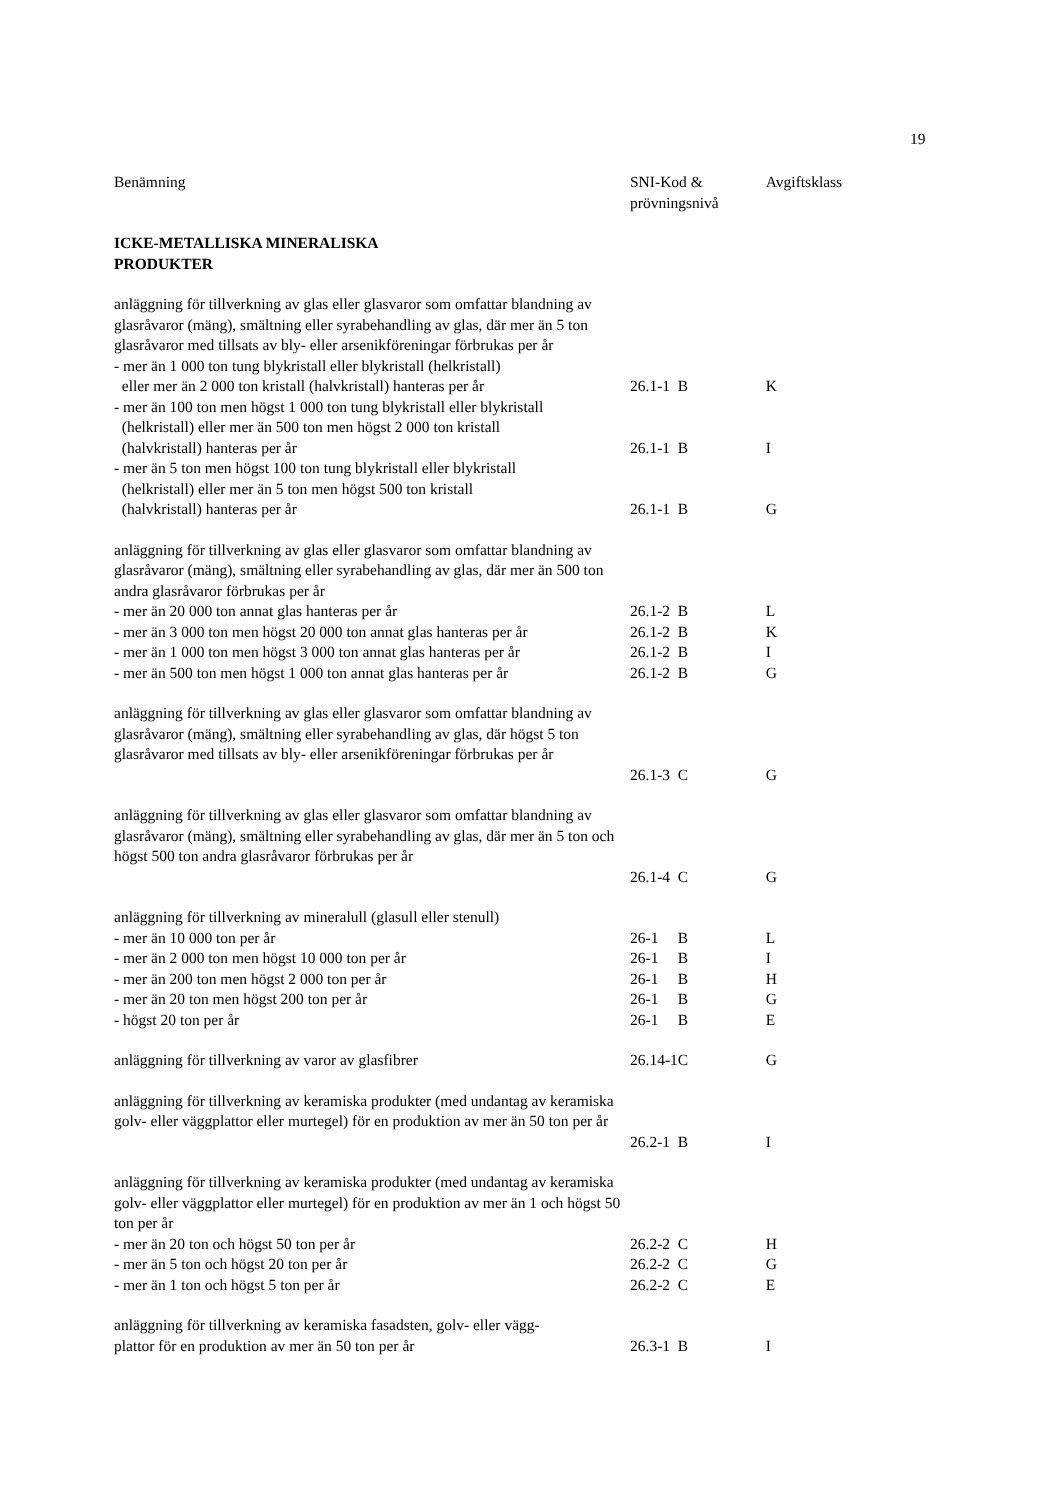19
| Benämning | SNI-Kod & prövningsnivå | | Avgiftsklass |
| --- | --- | --- | --- |
| ICKE-METALLISKA MINERALISKA PRODUKTER | | | |
| anläggning för tillverkning av glas eller glasvaror som omfattar blandning av glasråvaror (mäng), smältning eller syrabehandling av glas, där mer än 5 ton glasråvaror med tillsats av bly- eller arsenikföreningar förbrukas per år | | | |
| - mer än 1 000 ton tung blykristall eller blykristall (helkristall) eller mer än 2 000 ton kristall (halvkristall) hanteras per år | 26.1-1 | B | K |
| - mer än 100 ton men högst 1 000 ton tung blykristall eller blykristall (helkristall) eller mer än 500 ton men högst 2 000 ton kristall (halvkristall) hanteras per år | 26.1-1 | B | I |
| - mer än 5 ton men högst 100 ton tung blykristall eller blykristall (helkristall) eller mer än 5 ton men högst 500 ton kristall (halvkristall) hanteras per år | 26.1-1 | B | G |
| anläggning för tillverkning av glas eller glasvaror som omfattar blandning av glasråvaror (mäng), smältning eller syrabehandling av glas, där mer än 500 ton andra glasråvaror förbrukas per år | | | |
| - mer än 20 000 ton annat glas hanteras per år | 26.1-2 | B | L |
| - mer än 3 000 ton men högst 20 000 ton annat glas hanteras per år | 26.1-2 | B | K |
| - mer än 1 000 ton men högst 3 000 ton annat glas hanteras per år | 26.1-2 | B | I |
| - mer än 500 ton men högst 1 000 ton annat glas hanteras per år | 26.1-2 | B | G |
| anläggning för tillverkning av glas eller glasvaror som omfattar blandning av glasråvaror (mäng), smältning eller syrabehandling av glas, där högst 5 ton glasråvaror med tillsats av bly- eller arsenikföreningar förbrukas per år | 26.1-3 | C | G |
| anläggning för tillverkning av glas eller glasvaror som omfattar blandning av glasråvaror (mäng), smältning eller syrabehandling av glas, där mer än 5 ton och högst 500 ton andra glasråvaror förbrukas per år | 26.1-4 | C | G |
| anläggning för tillverkning av mineralull (glasull eller stenull) | | | |
| - mer än 10 000 ton per år | 26-1 | B | L |
| - mer än 2 000 ton men högst 10 000 ton per år | 26-1 | B | I |
| - mer än 200 ton men högst 2 000 ton per år | 26-1 | B | H |
| - mer än 20 ton men högst 200 ton per år | 26-1 | B | G |
| - högst 20 ton per år | 26-1 | B | E |
| anläggning för tillverkning av varor av glasfibrer | 26.14-1 | C | G |
| anläggning för tillverkning av keramiska produkter (med undantag av keramiska golv- eller väggplattor eller murtegel) för en produktion av mer än 50 ton per år | 26.2-1 | B | I |
| anläggning för tillverkning av keramiska produkter (med undantag av keramiska golv- eller väggplattor eller murtegel) för en produktion av mer än 1 och högst 50 ton per år | | | |
| - mer än 20 ton och högst 50 ton per år | 26.2-2 | C | H |
| - mer än 5 ton och högst 20 ton per år | 26.2-2 | C | G |
| - mer än 1 ton och högst 5 ton per år | 26.2-2 | C | E |
| anläggning för tillverkning av keramiska fasadsten, golv- eller vägg- plattor för en produktion av mer än 50 ton per år | 26.3-1 | B | I |